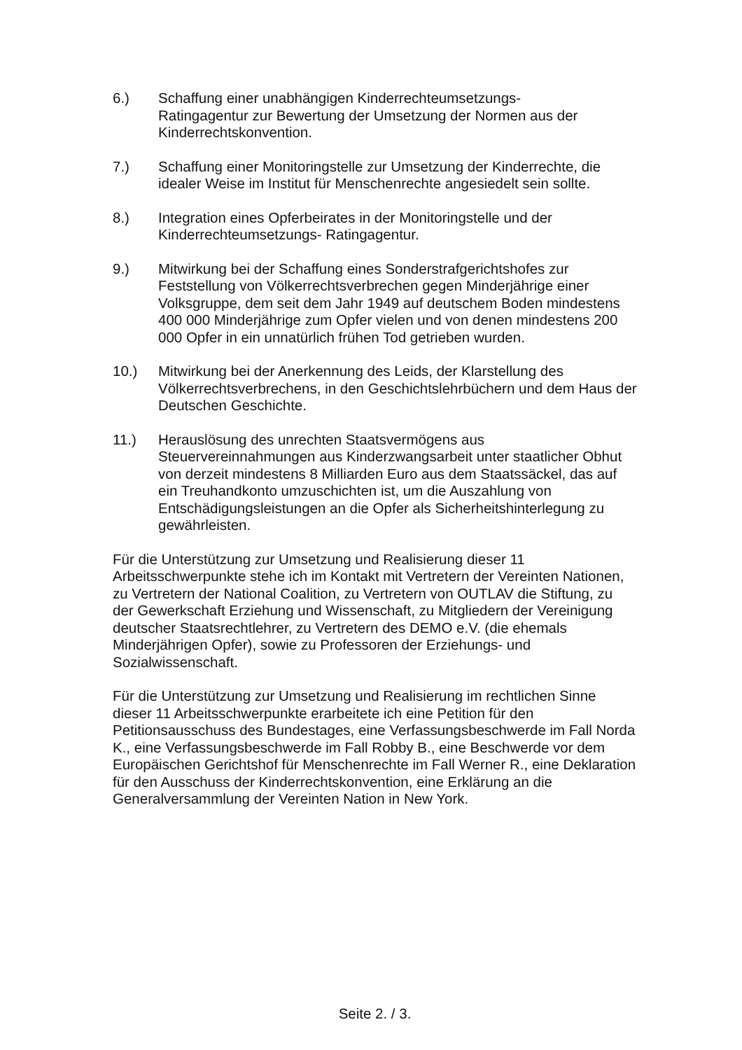6.) Schaffung einer unabhängigen Kinderrechteumsetzungs-
Ratingagentur zur Bewertung der Umsetzung der Normen aus der Kinderrechtskonvention.
7.) Schaffung einer Monitoringstelle zur Umsetzung der Kinderrechte, die idealer Weise im Institut für Menschenrechte angesiedelt sein sollte.
8.) Integration eines Opferbeirates in der Monitoringstelle und der Kinderrechteumsetzungs- Ratingagentur.
9.) Mitwirkung bei der Schaffung eines Sonderstrafgerichtshofes zur Feststellung von Völkerrechtsverbrechen gegen Minderjährige einer Volksgruppe, dem seit dem Jahr 1949 auf deutschem Boden mindestens 400 000 Minderjährige zum Opfer vielen und von denen mindestens 200 000 Opfer in ein unnatürlich frühen Tod getrieben wurden.
10.) Mitwirkung bei der Anerkennung des Leids, der Klarstellung des Völkerrechtsverbrechens, in den Geschichtslehrbüchern und dem Haus der Deutschen Geschichte.
11.) Herauslösung des unrechten Staatsvermögens aus Steuervereinnahmungen aus Kinderzwangsarbeit unter staatlicher Obhut von derzeit mindestens 8 Milliarden Euro aus dem Staatssäckel, das auf ein Treuhandkonto umzuschichten ist, um die Auszahlung von Entschädigungsleistungen an die Opfer als Sicherheitshinterlegung zu gewährleisten.
Für die Unterstützung zur Umsetzung und Realisierung dieser 11 Arbeitsschwerpunkte stehe ich im Kontakt mit Vertretern der Vereinten Nationen, zu Vertretern der National Coalition, zu Vertretern von OUTLAV die Stiftung, zu der Gewerkschaft Erziehung und Wissenschaft, zu Mitgliedern der Vereinigung deutscher Staatsrechtlehrer, zu Vertretern des DEMO e.V. (die ehemals Minderjährigen Opfer), sowie zu Professoren der Erziehungs- und Sozialwissenschaft.
Für die Unterstützung zur Umsetzung und Realisierung im rechtlichen Sinne dieser 11 Arbeitsschwerpunkte erarbeitete ich eine Petition für den Petitionsausschuss des Bundestages, eine Verfassungsbeschwerde im Fall Norda K., eine Verfassungsbeschwerde im Fall Robby B., eine Beschwerde vor dem Europäischen Gerichtshof für Menschenrechte im Fall Werner R., eine Deklaration für den Ausschuss der Kinderrechtskonvention, eine Erklärung an die Generalversammlung der Vereinten Nation in New York.
Seite 2. / 3.